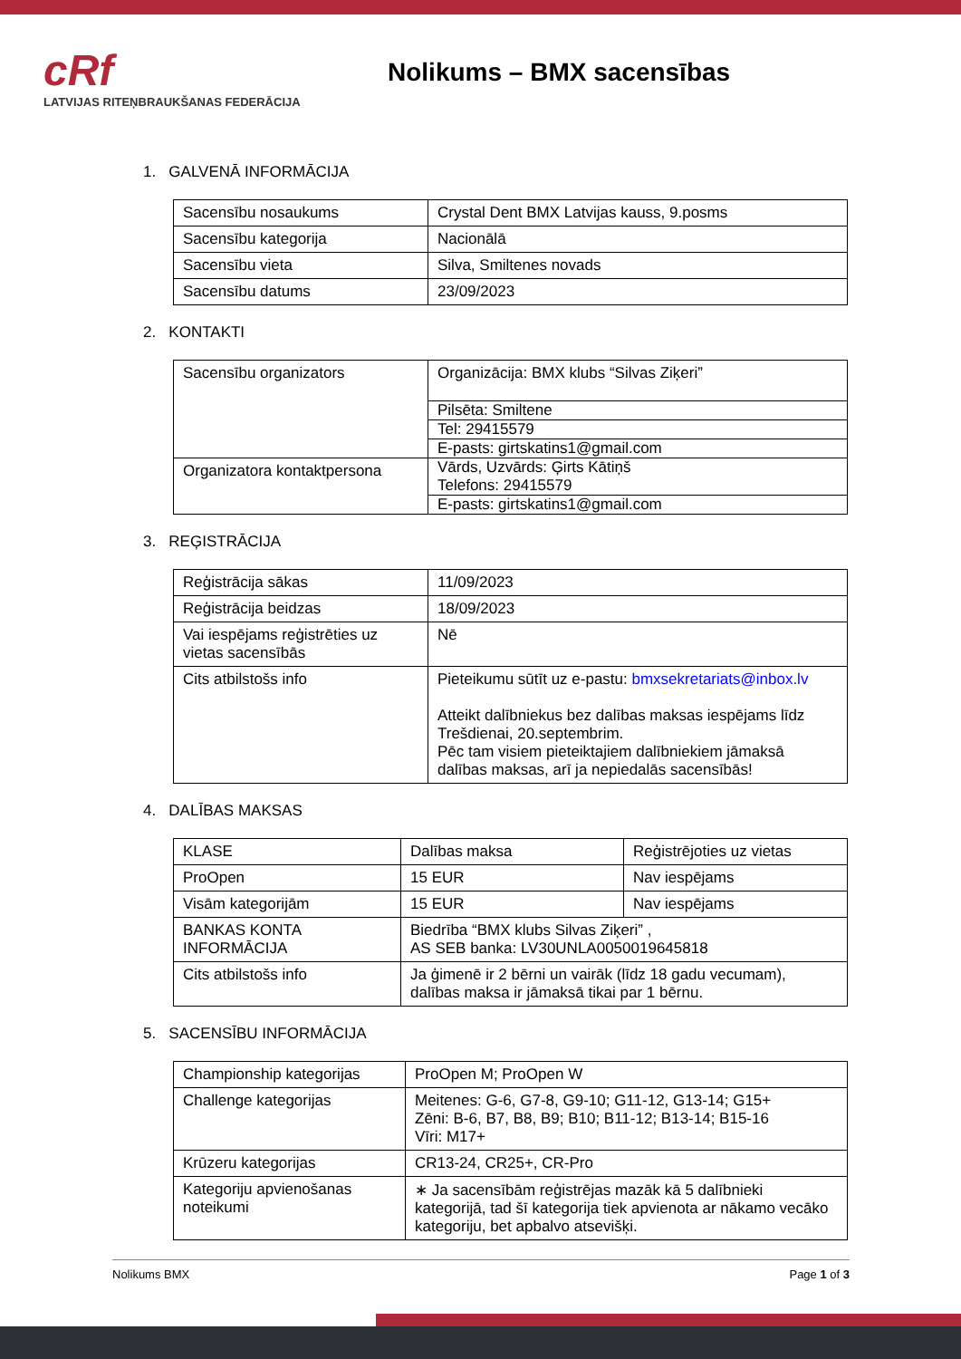cRf
LATVIJAS RITEŅBRAUKŠANAS FEDERĀCIJA
Nolikums – BMX sacensības
1. GALVENĀ INFORMĀCIJA
| Sacensību nosaukums | Crystal Dent BMX Latvijas kauss, 9.posms |
| Sacensību kategorija | Nacionālā |
| Sacensību vieta | Silva, Smiltenes novads |
| Sacensību datums | 23/09/2023 |
2. KONTAKTI
| Sacensību organizators | Organizācija: BMX klubs “Silvas Ziķeri” |
| | Pilsēta: Smiltene |
| | Tel: 29415579 |
| | E-pasts: girtskatins1@gmail.com |
| Organizatora kontaktpersona | Vārds, Uzvārds: Ģirts Kātiņš Telefons: 29415579 |
| | E-pasts: girtskatins1@gmail.com |
3. REĢISTRĀCIJA
| Reģistrācija sākas | 11/09/2023 |
| Reģistrācija beidzas | 18/09/2023 |
| Vai iespējams reģistrēties uz vietas sacensībās | Nē |
| Cits atbilstošs info | Pieteikumu sūtīt uz e-pastu: bmxsekretariats@inbox.lv Atteikt dalībniekus bez dalības maksas iespējams līdz Trešdienai, 20.septembrim. Pēc tam visiem pieteiktajiem dalībniekiem jāmaksā dalības maksas, arī ja nepiedalās sacensībās! |
4. DALĪBAS MAKSAS
| KLASE | Dalības maksa | Reģistrējoties uz vietas |
| ProOpen | 15 EUR | Nav iespējams |
| Visām kategorijām | 15 EUR | Nav iespējams |
| BANKAS KONTA INFORMĀCIJA | Biedrība “BMX klubs Silvas Ziķeri” , AS SEB banka: LV30UNLA0050019645818 | |
| Cits atbilstošs info | Ja ģimenē ir 2 bērni un vairāk (līdz 18 gadu vecumam), dalības maksa ir jāmaksā tikai par 1 bērnu. | |
5. SACENSĪBU INFORMĀCIJA
| Championship kategorijas | ProOpen M; ProOpen W |
| Challenge kategorijas | Meitenes: G-6, G7-8, G9-10; G11-12, G13-14; G15+ Zēni: B-6, B7, B8, B9; B10; B11-12; B13-14; B15-16 Vīri: M17+ |
| Krūzeru kategorijas | CR13-24, CR25+, CR-Pro |
| Kategoriju apvienošanas noteikumi | ∗ Ja sacensībām reģistrējas mazāk kā 5 dalībnieki kategorijā, tad šī kategorija tiek apvienota ar nākamo vecāko kategoriju, bet apbalvo atsevišķi. |
Nolikums BMX Page 1 of 3